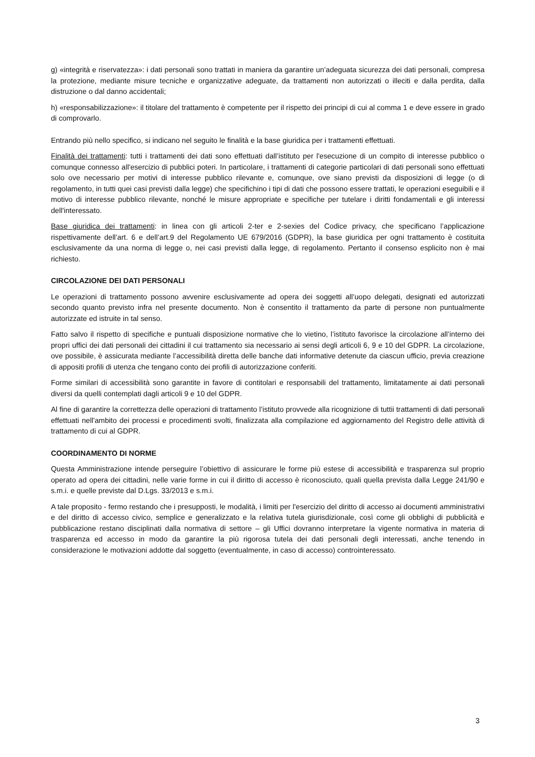g) «integrità e riservatezza»: i dati personali sono trattati in maniera da garantire un’adeguata sicurezza dei dati personali, compresa la protezione, mediante misure tecniche e organizzative adeguate, da trattamenti non autorizzati o illeciti e dalla perdita, dalla distruzione o dal danno accidentali;
h) «responsabilizzazione»: il titolare del trattamento è competente per il rispetto dei principi di cui al comma 1 e deve essere in grado di comprovarlo.
Entrando più nello specifico, si indicano nel seguito le finalità e la base giuridica per i trattamenti effettuati.
Finalità dei trattamenti: tutti i trattamenti dei dati sono effettuati dall’istituto per l'esecuzione di un compito di interesse pubblico o comunque connesso all'esercizio di pubblici poteri. In particolare, i trattamenti di categorie particolari di dati personali sono effettuati solo ove necessario per motivi di interesse pubblico rilevante e, comunque, ove siano previsti da disposizioni di legge (o di regolamento, in tutti quei casi previsti dalla legge) che specifichino i tipi di dati che possono essere trattati, le operazioni eseguibili e il motivo di interesse pubblico rilevante, nonché le misure appropriate e specifiche per tutelare i diritti fondamentali e gli interessi dell'interessato.
Base giuridica dei trattamenti: in linea con gli articoli 2-ter e 2-sexies del Codice privacy, che specificano l’applicazione rispettivamente dell’art. 6 e dell’art.9 del Regolamento UE 679/2016 (GDPR), la base giuridica per ogni trattamento è costituita esclusivamente da una norma di legge o, nei casi previsti dalla legge, di regolamento. Pertanto il consenso esplicito non è mai richiesto.
CIRCOLAZIONE DEI DATI PERSONALI
Le operazioni di trattamento possono avvenire esclusivamente ad opera dei soggetti all’uopo delegati, designati ed autorizzati secondo quanto previsto infra nel presente documento. Non è consentito il trattamento da parte di persone non puntualmente autorizzate ed istruite in tal senso.
Fatto salvo il rispetto di specifiche e puntuali disposizione normative che lo vietino, l’istituto favorisce la circolazione all’interno dei propri uffici dei dati personali dei cittadini il cui trattamento sia necessario ai sensi degli articoli 6, 9 e 10 del GDPR. La circolazione, ove possibile, è assicurata mediante l’accessibilità diretta delle banche dati informative detenute da ciascun ufficio, previa creazione di appositi profili di utenza che tengano conto dei profili di autorizzazione conferiti.
Forme similari di accessibilità sono garantite in favore di contitolari e responsabili del trattamento, limitatamente ai dati personali diversi da quelli contemplati dagli articoli 9 e 10 del GDPR.
Al fine di garantire la correttezza delle operazioni di trattamento l’istituto provvede alla ricognizione di tuttii trattamenti di dati personali effettuati nell'ambito dei processi e procedimenti svolti, finalizzata alla compilazione ed aggiornamento del Registro delle attività di trattamento di cui al GDPR.
COORDINAMENTO DI NORME
Questa Amministrazione intende perseguire l’obiettivo di assicurare le forme più estese di accessibilità e trasparenza sul proprio operato ad opera dei cittadini, nelle varie forme in cui il diritto di accesso è riconosciuto, quali quella prevista dalla Legge 241/90 e s.m.i. e quelle previste dal D.Lgs. 33/2013 e s.m.i.
A tale proposito - fermo restando che i presupposti, le modalità, i limiti per l'esercizio del diritto di accesso ai documenti amministrativi e del diritto di accesso civico, semplice e generalizzato e la relativa tutela giurisdizionale, così come gli obblighi di pubblicità e pubblicazione restano disciplinati dalla normativa di settore – gli Uffici dovranno interpretare la vigente normativa in materia di trasparenza ed accesso in modo da garantire la più rigorosa tutela dei dati personali degli interessati, anche tenendo in considerazione le motivazioni addotte dal soggetto (eventualmente, in caso di accesso) controinteressato.
3